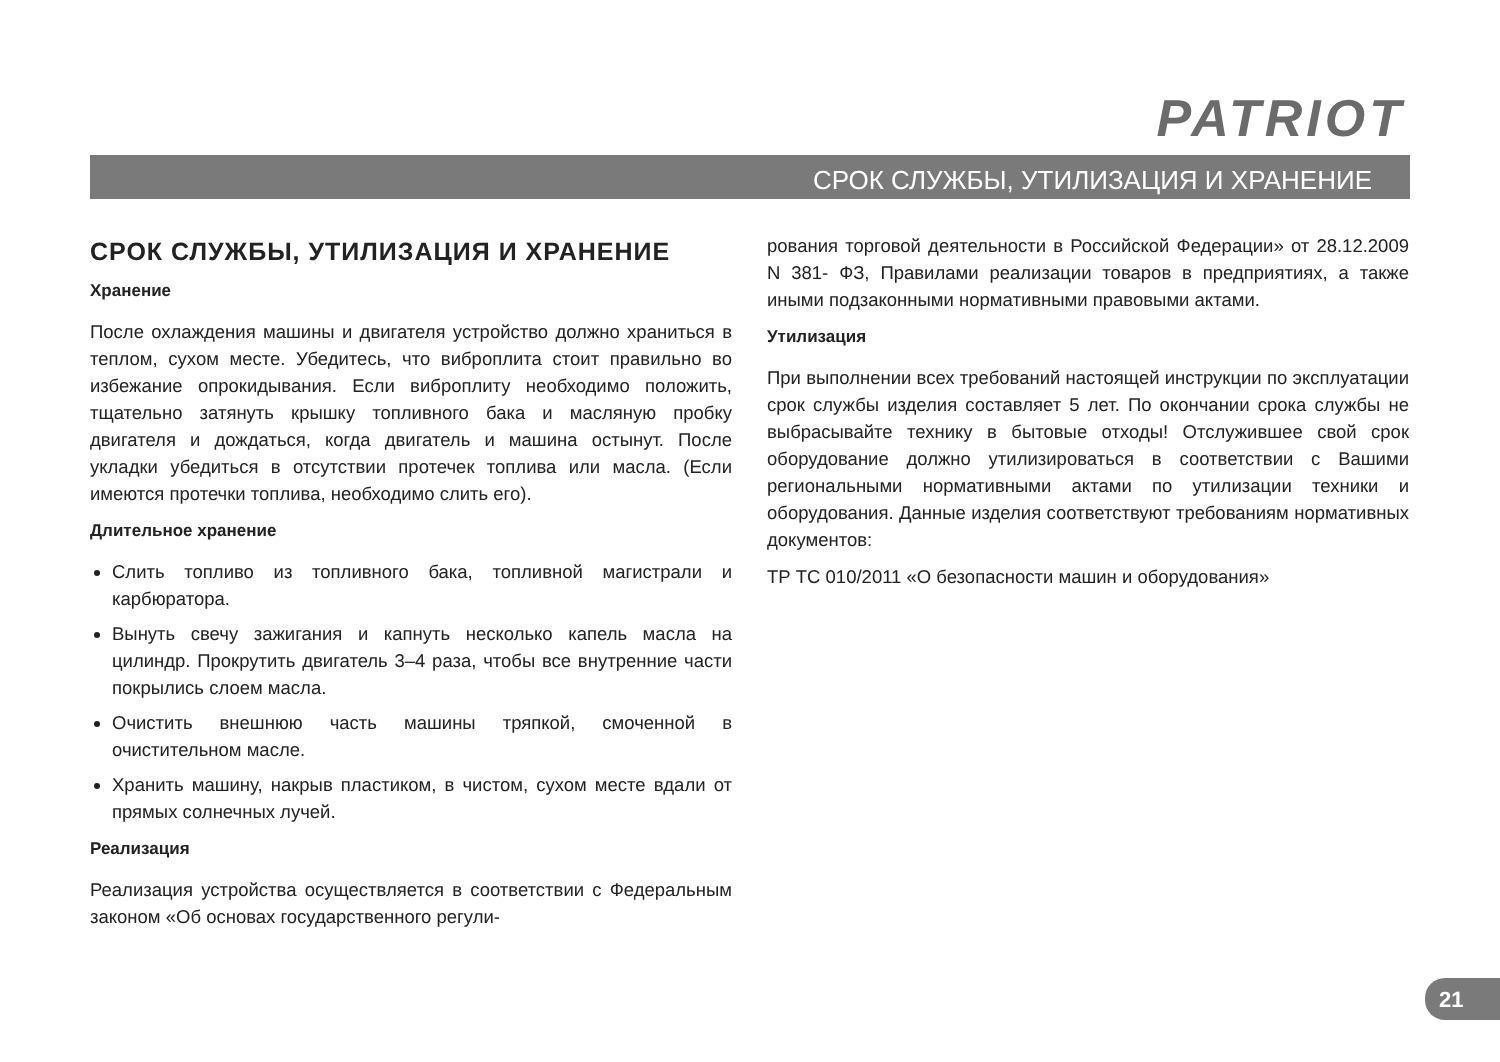PATRIOT
СРОК СЛУЖБЫ, УТИЛИЗАЦИЯ И ХРАНЕНИЕ
СРОК СЛУЖБЫ, УТИЛИЗАЦИЯ И ХРАНЕНИЕ
Хранение
После охлаждения машины и двигателя устройство должно храниться в теплом, сухом месте. Убедитесь, что виброплита стоит правильно во избежание опрокидывания. Если виброплиту необходимо положить, тщательно затянуть крышку топливного бака и масляную пробку двигателя и дождаться, когда двигатель и машина остынут. После укладки убедиться в отсутствии протечек топлива или масла. (Если имеются протечки топлива, необходимо слить его).
Длительное хранение
Слить топливо из топливного бака, топливной магистрали и карбюратора.
Вынуть свечу зажигания и капнуть несколько капель масла на цилиндр. Прокрутить двигатель 3–4 раза, чтобы все внутренние части покрылись слоем масла.
Очистить внешнюю часть машины тряпкой, смоченной в очистительном масле.
Хранить машину, накрыв пластиком, в чистом, сухом месте вдали от прямых солнечных лучей.
Реализация
Реализация устройства осуществляется в соответствии с Федеральным законом «Об основах государственного регули-
рования торговой деятельности в Российской Федерации» от 28.12.2009 N 381- ФЗ, Правилами реализации товаров в предприятиях, а также иными подзаконными нормативными правовыми актами.
Утилизация
При выполнении всех требований настоящей инструкции по эксплуатации срок службы изделия составляет 5 лет. По окончании срока службы не выбрасывайте технику в бытовые отходы! Отслужившее свой срок оборудование должно утилизироваться в соответствии с Вашими региональными нормативными актами по утилизации техники и оборудования. Данные изделия соответствуют требованиям нормативных документов:
ТР ТС 010/2011 «О безопасности машин и оборудования»
21